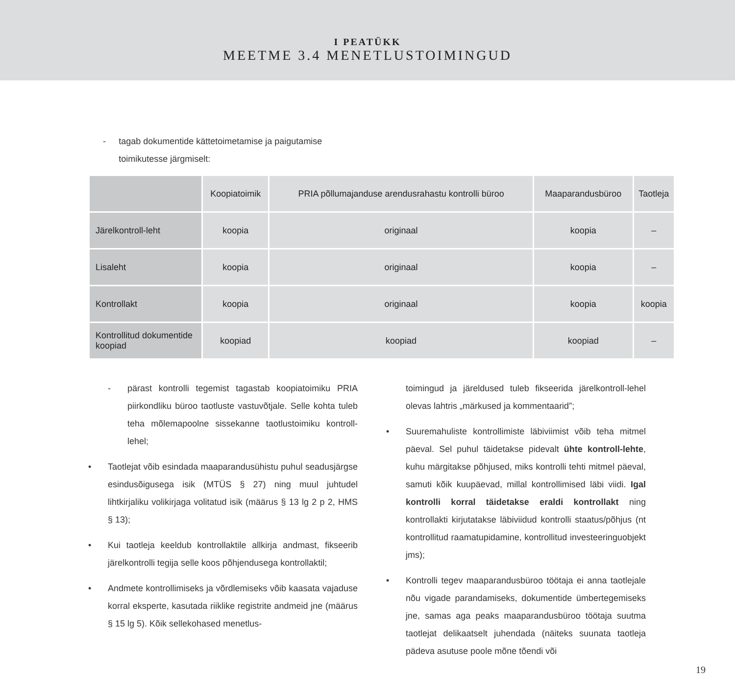I PEATÜKK
MEETME 3.4 MENETLUSTOIMINGUD
- tagab dokumentide kättetoimetamise ja paigutamise toimikutesse järgmiselt:
| | Koopiatoimik | PRIA põllumajanduse arendusrahastu kontrolli büroo | Maaparandusbüroo | Taotleja |
| --- | --- | --- | --- | --- |
| Järelkontroll-leht | koopia | originaal | koopia | – |
| Lisaleht | koopia | originaal | koopia | – |
| Kontrollakt | koopia | originaal | koopia | koopia |
| Kontrollitud dokumentide koopiad | koopiad | koopiad | koopiad | – |
- pärast kontrolli tegemist tagastab koopiatoimiku PRIA piirkondliku büroo taotluste vastuvõtjale. Selle kohta tuleb teha mõlemapoolne sissekanne taotlustoimiku kontroll-lehel;
• Taotlejat võib esindada maaparandusühistu puhul seadusjärgse esindusõigusega isik (MTÜS § 27) ning muul juhtudel lihtkirjaliku volikirjaga volitatud isik (määrus § 13 lg 2 p 2, HMS § 13);
• Kui taotleja keeldub kontrollaktile allkirja andmast, fikseerib järelkontrolli tegija selle koos põhjendusega kontrollaktil;
• Andmete kontrollimiseks ja võrdlemiseks võib kaasata vajaduse korral eksperte, kasutada riiklike registrite andmeid jne (määrus § 15 lg 5). Kõik sellekohased menetlus-
toimingud ja järeldused tuleb fikseerida järelkontroll-lehel olevas lahtris „märkused ja kommentaarid”;
• Suuremahuliste kontrollimiste läbiviimist võib teha mitmel päeval. Sel puhul täidetakse pidevalt ühte kontroll-lehte, kuhu märgitakse põhjused, miks kontrolli tehti mitmel päeval, samuti kõik kuupäevad, millal kontrollimised läbi viidi. Igal kontrolli korral täidetakse eraldi kontrollakt ning kontrollakti kirjutatakse läbiviidud kontrolli staatus/põhjus (nt kontrollitud raamatupidamine, kontrollitud investeeringuobjekt jms);
• Kontrolli tegev maaparandusbüroo töötaja ei anna taotlejale nõu vigade parandamiseks, dokumentide ümbertegemiseks jne, samas aga peaks maaparandusbüroo töötaja suutma taotlejat delikaatselt juhendada (näiteks suunata taotleja pädeva asutuse poole mõne tõendi või
19